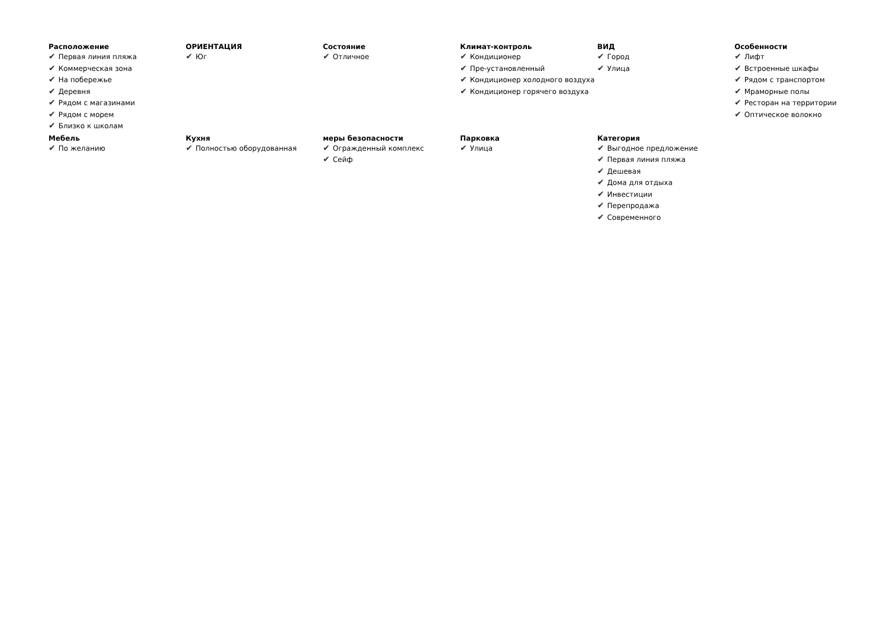Расположение
✔ Первая линия пляжа
✔ Коммерческая зона
✔ На побережье
✔ Деревня
✔ Рядом с магазинами
✔ Рядом с морем
✔ Близко к школам
ОРИЕНТАЦИЯ
✔ Юг
Состояние
✔ Отличное
Климат-контроль
✔ Кондиционер
✔ Пре-установленный
✔ Кондиционер холодного воздуха
✔ Кондиционер горячего воздуха
ВИД
✔ Город
✔ Улица
Особенности
✔ Лифт
✔ Встроенные шкафы
✔ Рядом с транспортом
✔ Мраморные полы
✔ Ресторан на территории
✔ Оптическое волокно
Мебель
✔ По желанию
Кухня
✔ Полностью оборудованная
меры безопасности
✔ Огражденный комплекс
✔ Сейф
Парковка
✔ Улица
Категория
✔ Выгодное предложение
✔ Первая линия пляжа
✔ Дешевая
✔ Дома для отдыха
✔ Инвестиции
✔ Перепродажа
✔ Современного